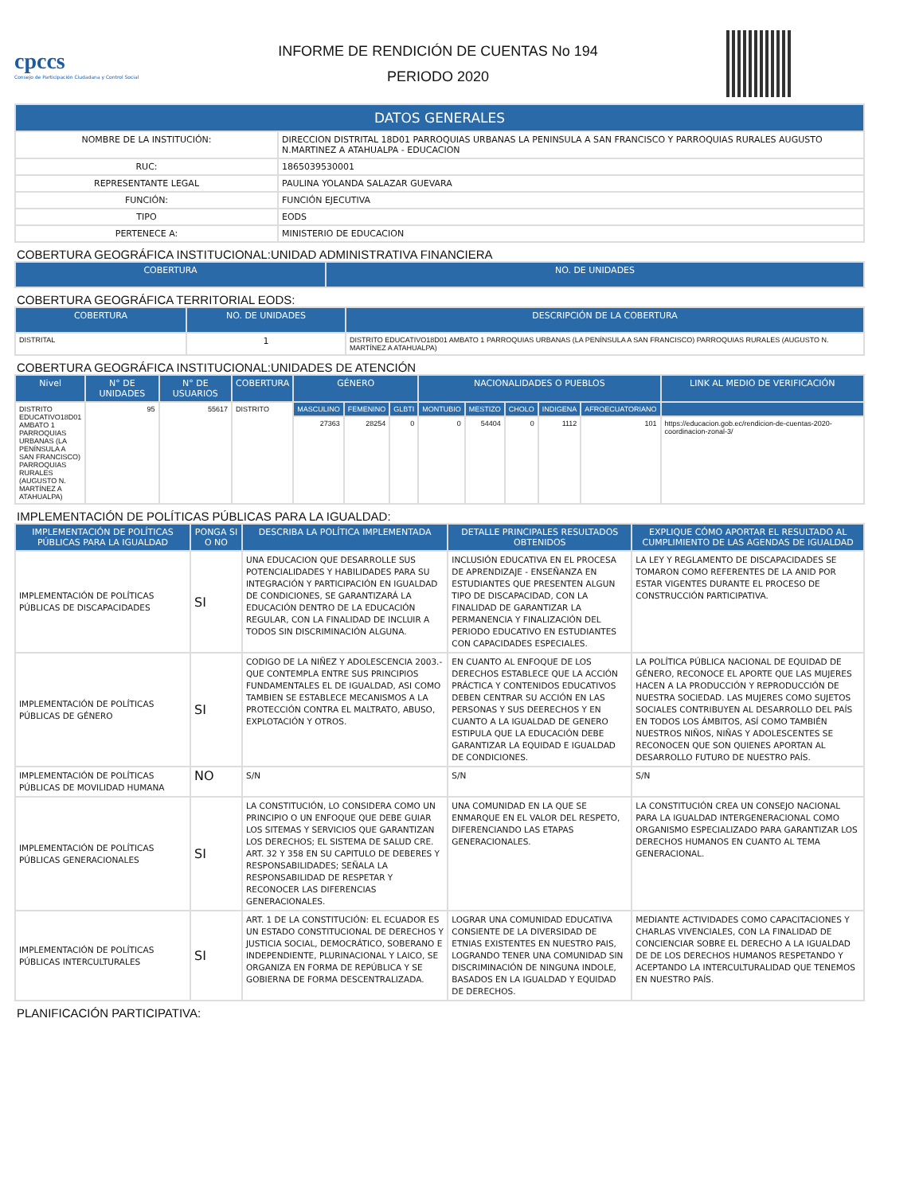cpccs
Consejo de Participación Ciudadana y Control Social
INFORME DE RENDICIÓN DE CUENTAS No 194
PERIODO 2020
| DATOS GENERALES | |
| NOMBRE DE LA INSTITUCIÓN: | DIRECCION DISTRITAL 18D01 PARROQUIAS URBANAS LA PENINSULA A SAN FRANCISCO Y PARROQUIAS RURALES AUGUSTO N.MARTINEZ A ATAHUALPA - EDUCACION |
| RUC: | 1865039530001 |
| REPRESENTANTE LEGAL | PAULINA YOLANDA SALAZAR GUEVARA |
| FUNCIÓN: | FUNCIÓN EJECUTIVA |
| TIPO | EODS |
| PERTENECE A: | MINISTERIO DE EDUCACION |
COBERTURA GEOGRÁFICA INSTITUCIONAL:UNIDAD ADMINISTRATIVA FINANCIERA
| COBERTURA | NO. DE UNIDADES |
| --- | --- |
COBERTURA GEOGRÁFICA TERRITORIAL EODS:
| COBERTURA | NO. DE UNIDADES | DESCRIPCIÓN DE LA COBERTURA |
| --- | --- | --- |
| DISTRITAL | 1 | DISTRITO EDUCATIVO18D01 AMBATO 1 PARROQUIAS URBANAS (LA PENÍNSULA A SAN FRANCISCO) PARROQUIAS RURALES (AUGUSTO N. MARTÍNEZ A ATAHUALPA) |
COBERTURA GEOGRÁFICA INSTITUCIONAL:UNIDADES DE ATENCIÓN
| Nivel | N° DE UNIDADES | N° DE USUARIOS | COBERTURA | GÉNERO | | | NACIONALIDADES O PUEBLOS | | | | | LINK AL MEDIO DE VERIFICACIÓN |
| --- | --- | --- | --- | --- | --- | --- | --- | --- | --- | --- | --- | --- |
| DISTRITO EDUCATIVO18D01 AMBATO 1 PARROQUIAS URBANAS (LA PENÍNSULA A SAN FRANCISCO) PARROQUIAS RURALES (AUGUSTO N. MARTÍNEZ A ATAHUALPA) | 95 | 55617 | DISTRITO | MASCULINO | FEMENINO | GLBTI | MONTUBIO | MESTIZO | CHOLO | INDIGENA | AFROECUATORIANO | |
| | | | | 27363 | 28254 | 0 | 0 | 54404 | 0 | 1112 | 101 | https://educacion.gob.ec/rendicion-de-cuentas-2020-coordinacion-zonal-3/ |
IMPLEMENTACIÓN DE POLÍTICAS PÚBLICAS PARA LA IGUALDAD:
| IMPLEMENTACIÓN DE POLÍTICAS PÚBLICAS PARA LA IGUALDAD | PONGA SI O NO | DESCRIBA LA POLÍTICA IMPLEMENTADA | DETALLE PRINCIPALES RESULTADOS OBTENIDOS | EXPLIQUE CÓMO APORTAR EL RESULTADO AL CUMPLIMIENTO DE LAS AGENDAS DE IGUALDAD |
| --- | --- | --- | --- | --- |
| IMPLEMENTACIÓN DE POLÍTICAS PÚBLICAS DE DISCAPACIDADES | SI | UNA EDUCACION QUE DESARROLLE SUS POTENCIALIDADES Y HABILIDADES PARA SU INTEGRACIÓN Y PARTICIPACIÓN EN IGUALDAD DE CONDICIONES, SE GARANTIZARÁ LA EDUCACIÓN DENTRO DE LA EDUCACIÓN REGULAR, CON LA FINALIDAD DE INCLUIR A TODOS SIN DISCRIMINACIÓN ALGUNA. | INCLUSIÓN EDUCATIVA EN EL PROCESA DE APRENDIZAJE - ENSEÑANZA EN ESTUDIANTES QUE PRESENTEN ALGUN TIPO DE DISCAPACIDAD, CON LA FINALIDAD DE GARANTIZAR LA PERMANENCIA Y FINALIZACIÓN DEL PERIODO EDUCATIVO EN ESTUDIANTES CON CAPACIDADES ESPECIALES. | LA LEY Y REGLAMENTO DE DISCAPACIDADES SE TOMARON COMO REFERENTES DE LA ANID POR ESTAR VIGENTES DURANTE EL PROCESO DE CONSTRUCCIÓN PARTICIPATIVA. |
| IMPLEMENTACIÓN DE POLÍTICAS PÚBLICAS DE GÉNERO | SI | CODIGO DE LA NIÑEZ Y ADOLESCENCIA 2003.- QUE CONTEMPLA ENTRE SUS PRINCIPIOS FUNDAMENTALES EL DE IGUALDAD, ASI COMO TAMBIEN SE ESTABLECE MECANISMOS A LA PROTECCIÓN CONTRA EL MALTRATO, ABUSO, EXPLOTACIÓN Y OTROS. | EN CUANTO AL ENFOQUE DE LOS DERECHOS ESTABLECE QUE LA ACCIÓN PRÁCTICA Y CONTENIDOS EDUCATIVOS DEBEN CENTRAR SU ACCIÓN EN LAS PERSONAS Y SUS DEERECHOS Y EN CUANTO A LA IGUALDAD DE GENERO ESTIPULA QUE LA EDUCACIÓN DEBE GARANTIZAR LA EQUIDAD E IGUALDAD DE CONDICIONES. | LA POLÍTICA PÚBLICA NACIONAL DE EQUIDAD DE GÉNERO, RECONOCE EL APORTE QUE LAS MUJERES HACEN A LA PRODUCCIÓN Y REPRODUCCIÓN DE NUESTRA SOCIEDAD. LAS MUJERES COMO SUJETOS SOCIALES CONTRIBUYEN AL DESARROLLO DEL PAÍS EN TODOS LOS ÁMBITOS, ASÍ COMO TAMBIÉN NUESTROS NIÑOS, NIÑAS Y ADOLESCENTES SE RECONOCEN QUE SON QUIENES APORTAN AL DESARROLLO FUTURO DE NUESTRO PAÍS. |
| IMPLEMENTACIÓN DE POLÍTICAS PÚBLICAS DE MOVILIDAD HUMANA | NO | S/N | S/N | S/N |
| IMPLEMENTACIÓN DE POLÍTICAS PÚBLICAS GENERACIONALES | SI | LA CONSTITUCIÓN, LO CONSIDERA COMO UN PRINCIPIO O UN ENFOQUE QUE DEBE GUIAR LOS SITEMAS Y SERVICIOS QUE GARANTIZAN LOS DERECHOS; EL SISTEMA DE SALUD CRE. ART. 32 Y 358 EN SU CAPITULO DE DEBERES Y RESPONSABILIDADES; SEÑALA LA RESPONSABILIDAD DE RESPETAR Y RECONOCER LAS DIFERENCIAS GENERACIONALES. | UNA COMUNIDAD EN LA QUE SE ENMARQUE EN EL VALOR DEL RESPETO, DIFERENCIANDO LAS ETAPAS GENERACIONALES. | LA CONSTITUCIÓN CREA UN CONSEJO NACIONAL PARA LA IGUALDAD INTERGENERACIONAL COMO ORGANISMO ESPECIALIZADO PARA GARANTIZAR LOS DERECHOS HUMANOS EN CUANTO AL TEMA GENERACIONAL. |
| IMPLEMENTACIÓN DE POLÍTICAS PÚBLICAS INTERCULTURALES | SI | ART. 1 DE LA CONSTITUCIÓN: EL ECUADOR ES UN ESTADO CONSTITUCIONAL DE DERECHOS Y JUSTICIA SOCIAL, DEMOCRÁTICO, SOBERANO E INDEPENDIENTE, PLURINACIONAL Y LAICO, SE ORGANIZA EN FORMA DE REPÚBLICA Y SE GOBIERNA DE FORMA DESCENTRALIZADA. | LOGRAR UNA COMUNIDAD EDUCATIVA CONSIENTE DE LA DIVERSIDAD DE ETNIAS EXISTENTES EN NUESTRO PAIS, LOGRANDO TENER UNA COMUNIDAD SIN DISCRIMINACIÓN DE NINGUNA INDOLE, BASADOS EN LA IGUALDAD Y EQUIDAD DE DERECHOS. | MEDIANTE ACTIVIDADES COMO CAPACITACIONES Y CHARLAS VIVENCIALES, CON LA FINALIDAD DE CONCIENCIAR SOBRE EL DERECHO A LA IGUALDAD DE DE LOS DERECHOS HUMANOS RESPETANDO Y ACEPTANDO LA INTERCULTURALIDAD QUE TENEMOS EN NUESTRO PAÍS. |
PLANIFICACIÓN PARTICIPATIVA: